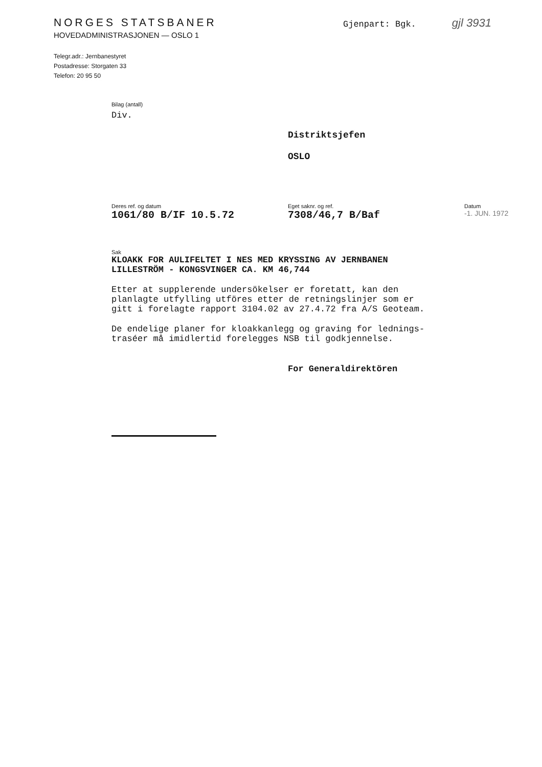NORGES STATSBANER
HOVEDADMINISTRASJONEN — OSLO 1
Telegr.adr.: Jernbanestyret
Postadresse: Storgaten 33
Telefon: 20 95 50
Gjenpart: Bgk. gjl 3931
Bilag (antall)
Div.
Distriktsjefen
OSLO
Deres ref. og datum
1061/80 B/IF 10.5.72
Eget saknr. og ref.
7308/46,7 B/Baf
Datum
-1. JUN. 1972
Sak
KLOAKK FOR AULIFELTET I NES MED KRYSSING AV JERNBANEN
LILLESTRÖM - KONGSVINGER CA. KM 46,744
Etter at supplerende undersökelser er foretatt, kan den
planlagte utfylling utföres etter de retningslinjer som er
gitt i forelagte rapport 3104.02 av 27.4.72 fra A/S Geoteam.
De endelige planer for kloakkanlegg og graving for lednings-
traséer må imidlertid forelegges NSB til godkjennelse.
For Generaldirektören